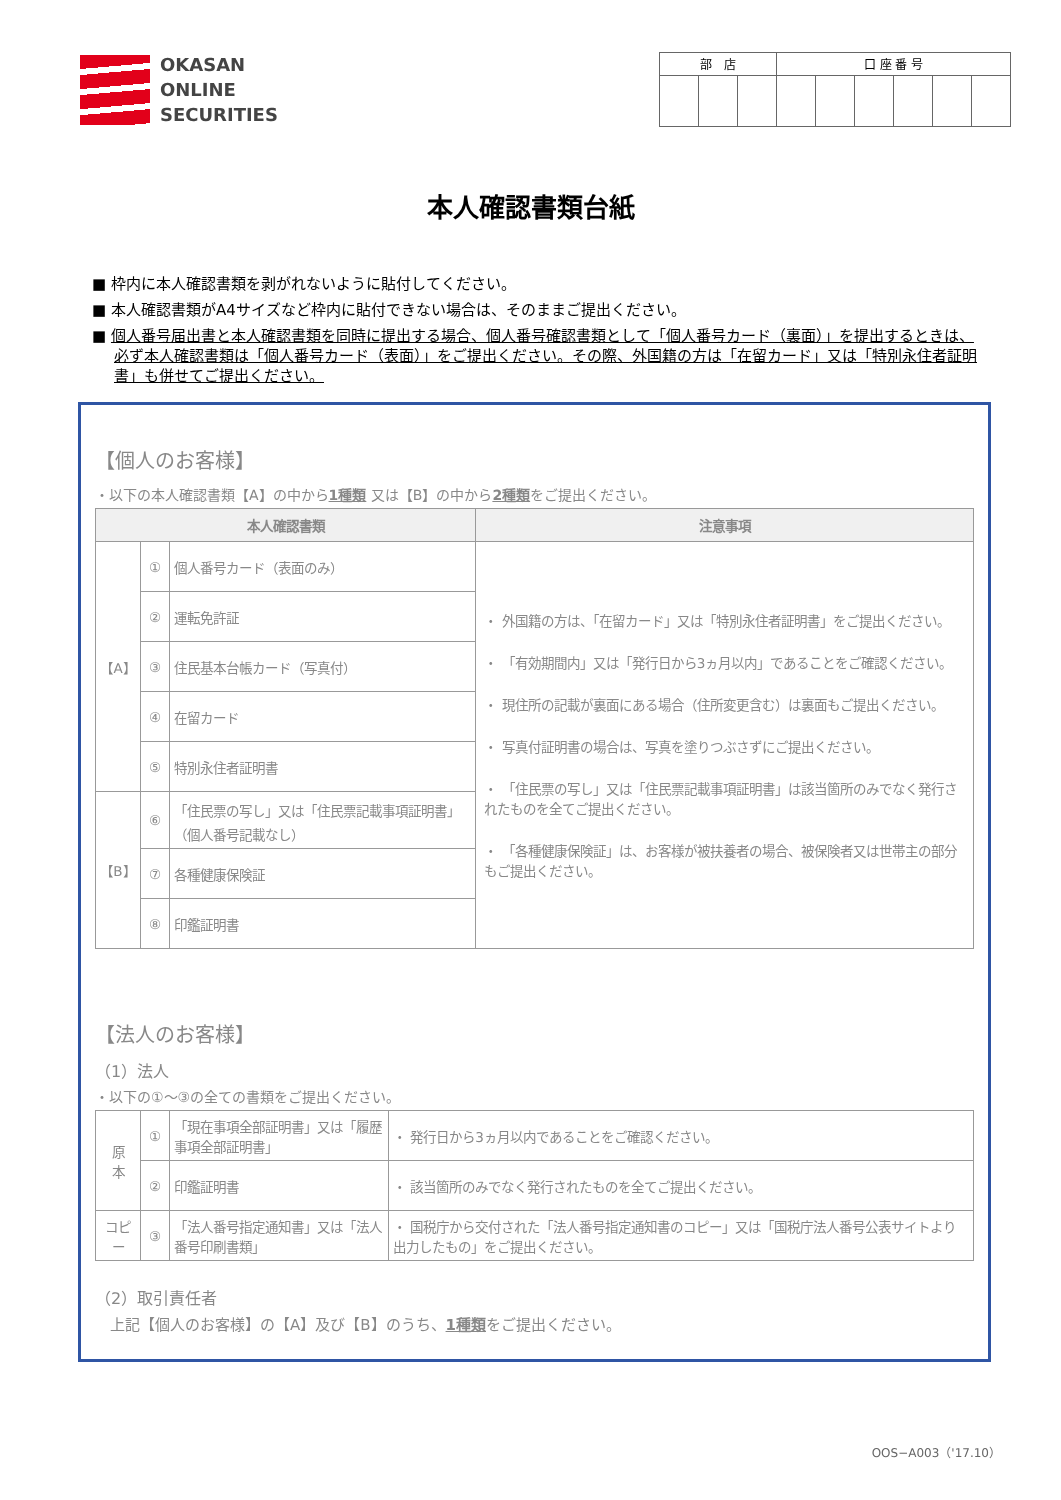OKASAN
ONLINE
SECURITIES
| 部 店 | | | 口 座 番 号 | | | | | |
| --- | --- | --- | --- | --- | --- | --- | --- | --- |
本人確認書類台紙
■ 枠内に本人確認書類を剥がれないように貼付してください。
■ 本人確認書類がA4サイズなど枠内に貼付できない場合は、そのままご提出ください。
■ 個人番号届出書と本人確認書類を同時に提出する場合、個人番号確認書類として「個人番号カード（裏面）」を提出するときは、必ず本人確認書類は「個人番号カード（表面）」をご提出ください。その際、外国籍の方は「在留カード」又は「特別永住者証明書」も併せてご提出ください。
【個人のお客様】
・以下の本人確認書類【A】の中から1種類 又は【B】の中から2種類をご提出ください。
| 本人確認書類 | | | 注意事項 |
| --- | --- | --- | --- |
| 【A】 | ① | 個人番号カード（表面のみ） | ・ 外国籍の方は、「在留カード」又は「特別永住者証明書」をご提出ください。 ・ 「有効期間内」又は「発行日から3ヵ月以内」であることをご確認ください。 ・ 現住所の記載が裏面にある場合（住所変更含む）は裏面もご提出ください。 ・ 写真付証明書の場合は、写真を塗りつぶさずにご提出ください。 ・ 「住民票の写し」又は「住民票記載事項証明書」は該当箇所のみでなく発行されたものを全てご提出ください。 ・ 「各種健康保険証」は、お客様が被扶養者の場合、被保険者又は世帯主の部分もご提出ください。 |
| | ② | 運転免許証 | |
| | ③ | 住民基本台帳カード（写真付） | |
| | ④ | 在留カード | |
| | ⑤ | 特別永住者証明書 | |
| 【B】 | ⑥ | 「住民票の写し」又は「住民票記載事項証明書」（個人番号記載なし） | |
| | ⑦ | 各種健康保険証 | |
| | ⑧ | 印鑑証明書 | |
【法人のお客様】
（1）法人
・以下の①～③の全ての書類をご提出ください。
| 原 本 | ① | 「現在事項全部証明書」又は「履歴事項全部証明書」 | ・ 発行日から3ヵ月以内であることをご確認ください。 |
| | ② | 印鑑証明書 | ・ 該当箇所のみでなく発行されたものを全てご提出ください。 |
| コピー | ③ | 「法人番号指定通知書」又は「法人番号印刷書類」 | ・ 国税庁から交付された「法人番号指定通知書のコピー」又は「国税庁法人番号公表サイトより出力したもの」をご提出ください。 |
（2）取引責任者
　上記【個人のお客様】の【A】及び【B】のうち、1種類をご提出ください。
OOS−A003（'17.10）